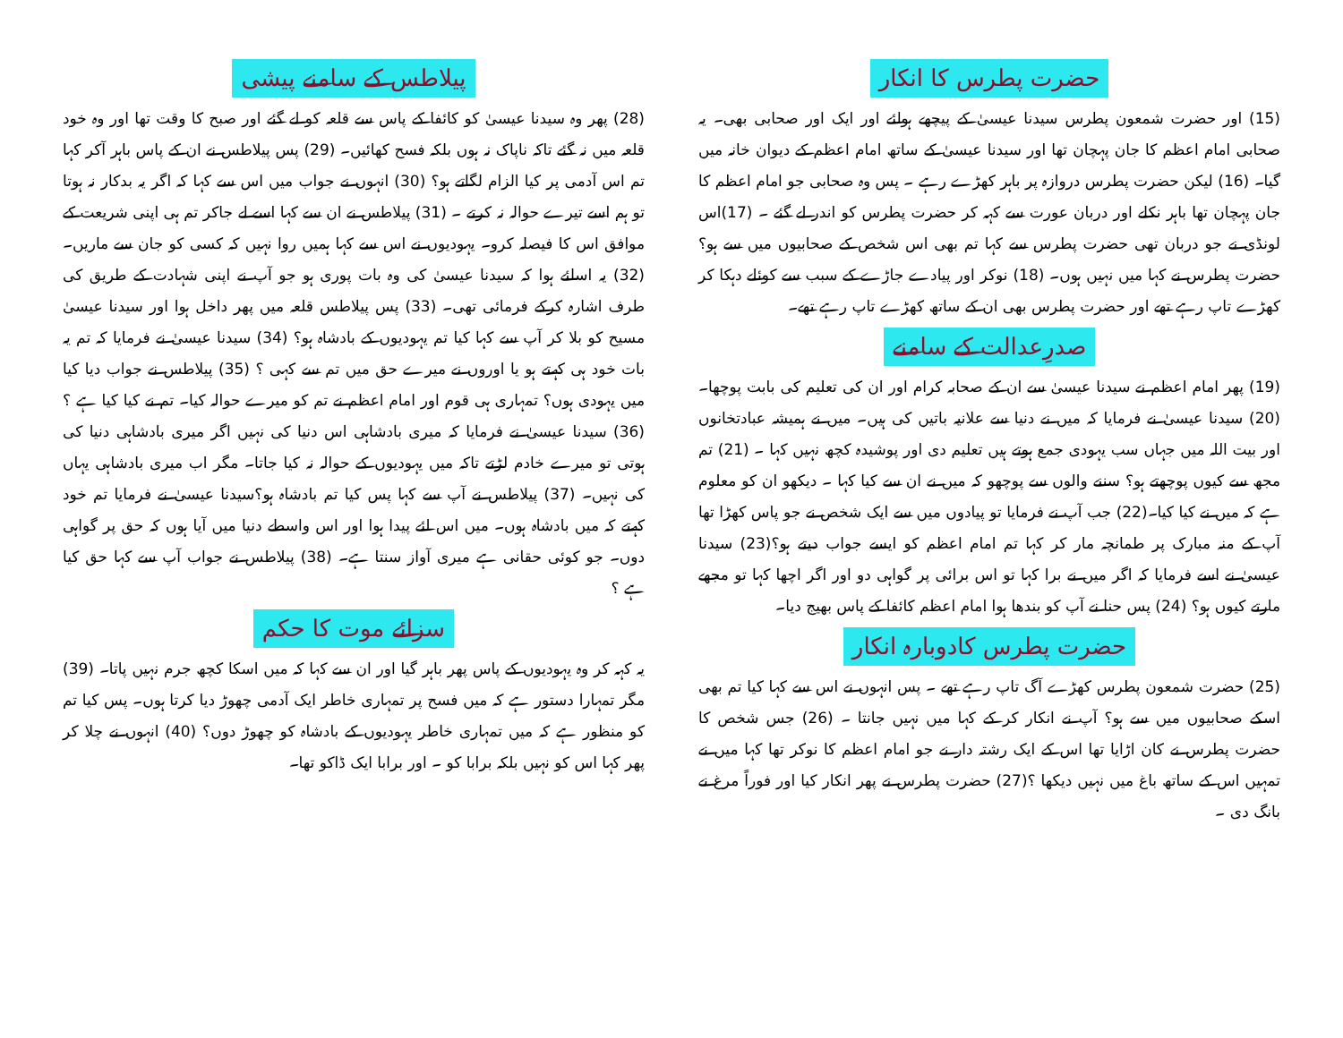حضرت پطرس کا انکار
(15) اور حضرت شمعون پطرس سیدنا عیسیٰ کے پیچھے ہولئے اور ایک اور صحابی بھی۔ یہ صحابی امام اعظم کا جان پہچان تھا اور سیدنا عیسیٰ کے ساتھ امام اعظم کے دیوان خانہ میں گیا۔ (16) لیکن حضرت پطرس دروازہ پر باہر کھڑے رہے ۔ پس وہ صحابی جو امام اعظم کا جان پہچان تھا باہر نکلے اور دربان عورت سے کہہ کر حضرت پطرس کو اندر لے گئے ۔ (17)اس لونڈی نے جو دربان تھی حضرت پطرس سے کہا تم بھی اس شخص کے صحابیوں میں سے ہو؟ حضرت پطرس نے کہا میں نہیں ہوں۔ (18) نوکر اور پیادے جاڑے کے سبب سے کوئلے دہکا کر کھڑے تاپ رہے تھے اور حضرت پطرس بھی ان کے ساتھ کھڑے تاپ رہے تھے۔
صدرِعدالت کے سامنے
(19) پھر امام اعظم نے سیدنا عیسیٰ سے ان کے صحابہ کرام اور ان کی تعلیم کی بابت پوچھا۔ (20) سیدنا عیسیٰ نے فرمایا کہ میں نے دنیا سے علانیہ باتیں کی ہیں۔ میں نے ہمیشہ عبادتخانوں اور بیت اللہ میں جہاں سب یہودی جمع ہوتے ہیں تعلیم دی اور پوشیدہ کچھ نہیں کہا ۔ (21) تم مجھ سے کیوں پوچھتے ہو؟ سننے والوں سے پوچھو کہ میں نے ان سے کیا کہا ۔ دیکھو ان کو معلوم ہے کہ میں نے کیا کیا۔(22) جب آپ نے فرمایا تو پیادوں میں سے ایک شخص نے جو پاس کھڑا تھا آپ کے منہ مبارک پر طمانچہ مار کر کہا تم امام اعظم کو ایسے جواب دیتے ہو؟(23) سیدنا عیسیٰ نے اسے فرمایا کہ اگر میں نے برا کہا تو اس برائی پر گواہی دو اور اگر اچھا کہا تو مجھے مارتے کیوں ہو؟ (24) پس حنا نے آپ کو بندھا ہوا امام اعظم کائفا کے پاس بھیج دیا۔
حضرت پطرس کادوبارہ انکار
(25) حضرت شمعون پطرس کھڑے آگ تاپ رہے تھے ۔ پس انہوں نے اس سے کہا کیا تم بھی اسکے صحابیوں میں سے ہو؟ آپ نے انکار کر کے کہا میں نہیں جانتا ۔ (26) جس شخص کا حضرت پطرس نے کان اڑایا تھا اس کے ایک رشتہ دار نے جو امام اعظم کا نوکر تھا کہا میں نے تمہیں اس کے ساتھ باغ میں نہیں دیکھا ؟(27) حضرت پطرس نے پھر انکار کیا اور فوراً مرغ نے بانگ دی ۔
پیلاطس کے سامنے پیشی
(28) پھر وہ سیدنا عیسیٰ کو کائفا کے پاس سے قلعہ کو لے گئے اور صبح کا وقت تھا اور وہ خود قلعہ میں نہ گئے تاکہ ناپاک نہ ہوں بلکہ فسح کھائیں۔ (29) پس پیلاطس نے ان کے پاس باہر آکر کہا تم اس آدمی پر کیا الزام لگاتے ہو؟ (30) انہوں نے جواب میں اس سے کہا کہ اگر یہ بدکار نہ ہوتا تو ہم اسے تیرے حوالہ نہ کرتے ۔ (31) پیلاطس نے ان سے کہا اسے لے جاکر تم ہی اپنی شریعت کے موافق اس کا فیصلہ کرو۔ یہودیوں نے اس سے کہا ہمیں روا نہیں کہ کسی کو جان سے ماریں۔ (32) یہ اسلئے ہوا کہ سیدنا عیسیٰ کی وہ بات پوری ہو جو آپ نے اپنی شہادت کے طریق کی طرف اشارہ کرکے فرمائی تھی۔ (33) پس پیلاطس قلعہ میں پھر داخل ہوا اور سیدنا عیسیٰ مسیح کو بلا کر آپ سے کہا کیا تم یہودیوں کے بادشاہ ہو؟ (34) سیدنا عیسیٰ نے فرمایا کہ تم یہ بات خود ہی کہتے ہو یا اوروں نے میرے حق میں تم سے کہی ؟ (35) پیلاطس نے جواب دیا کیا میں یہودی ہوں؟ تمہاری ہی قوم اور امام اعظم نے تم کو میرے حوالہ کیا۔ تم نے کیا کیا ہے ؟ (36) سیدنا عیسیٰ نے فرمایا کہ میری بادشاہی اس دنیا کی نہیں اگر میری بادشاہی دنیا کی ہوتی تو میرے خادم لڑتے تاکہ میں یہودیوں کے حوالہ نہ کیا جاتا۔ مگر اب میری بادشاہی یہاں کی نہیں۔ (37) پیلاطس نے آپ سے کہا پس کیا تم بادشاہ ہو؟سیدنا عیسیٰ نے فرمایا تم خود کہتے کہ میں بادشاہ ہوں۔ میں اس لئے پیدا ہوا اور اس واسطے دنیا میں آیا ہوں کہ حق پر گواہی دوں۔ جو کوئی حقانی ہے میری آواز سنتا ہے۔ (38) پیلاطس نے جواب آپ سے کہا حق کیا ہے ؟
سزائے موت کا حکم
یہ کہہ کر وہ یہودیوں کے پاس پھر باہر گیا اور ان سے کہا کہ میں اسکا کچھ جرم نہیں پاتا۔ (39) مگر تمہارا دستور ہے کہ میں فسح پر تمہاری خاطر ایک آدمی چھوڑ دیا کرتا ہوں۔ پس کیا تم کو منظور ہے کہ میں تمہاری خاطر یہودیوں کے بادشاہ کو چھوڑ دوں؟ (40) انہوں نے چلا کر پھر کہا اس کو نہیں بلکہ برابا کو ۔ اور برابا ایک ڈاکو تھا۔